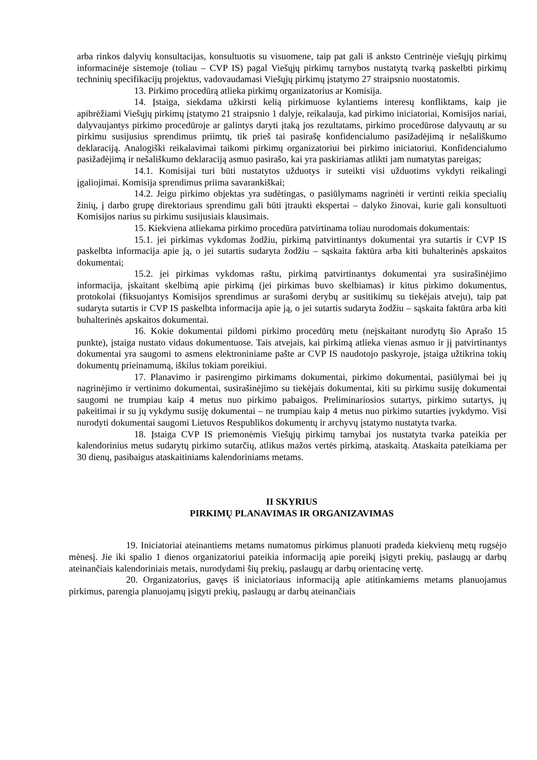arba rinkos dalyvių konsultacijas, konsultuotis su visuomene, taip pat gali iš anksto Centrinėje viešųjų pirkimų informacinėje sistemoje (toliau – CVP IS) pagal Viešųjų pirkimų tarnybos nustatytą tvarką paskelbti pirkimų techninių specifikacijų projektus, vadovaudamasi Viešųjų pirkimų įstatymo 27 straipsnio nuostatomis.
13. Pirkimo procedūrą atlieka pirkimų organizatorius ar Komisija.
14. Įstaiga, siekdama užkirsti kelią pirkimuose kylantiems interesų konfliktams, kaip jie apibrėžiami Viešųjų pirkimų įstatymo 21 straipsnio 1 dalyje, reikalauja, kad pirkimo iniciatoriai, Komisijos nariai, dalyvaujantys pirkimo procedūroje ar galintys daryti įtaką jos rezultatams, pirkimo procedūrose dalyvautų ar su pirkimu susijusius sprendimus priimtų, tik prieš tai pasirašę konfidencialumo pasižadėjimą ir nešališkumo deklaraciją. Analogiški reikalavimai taikomi pirkimų organizatoriui bei pirkimo iniciatoriui. Konfidencialumo pasižadėjimą ir nešališkumo deklaraciją asmuo pasirašo, kai yra paskiriamas atlikti jam numatytas pareigas;
14.1. Komisijai turi būti nustatytos užduotys ir suteikti visi užduotims vykdyti reikalingi įgaliojimai. Komisija sprendimus priima savarankiškai;
14.2. Jeigu pirkimo objektas yra sudėtingas, o pasiūlymams nagrinėti ir vertinti reikia specialių žinių, į darbo grupę direktoriaus sprendimu gali būti įtraukti ekspertai – dalyko žinovai, kurie gali konsultuoti Komisijos narius su pirkimu susijusiais klausimais.
15. Kiekviena atliekama pirkimo procedūra patvirtinama toliau nurodomais dokumentais:
15.1. jei pirkimas vykdomas žodžiu, pirkimą patvirtinantys dokumentai yra sutartis ir CVP IS paskelbta informacija apie ją, o jei sutartis sudaryta žodžiu – sąskaita faktūra arba kiti buhalterinės apskaitos dokumentai;
15.2. jei pirkimas vykdomas raštu, pirkimą patvirtinantys dokumentai yra susirašinėjimo informacija, įskaitant skelbimą apie pirkimą (jei pirkimas buvo skelbiamas) ir kitus pirkimo dokumentus, protokolai (fiksuojantys Komisijos sprendimus ar surašomi derybų ar susitikimų su tiekėjais atveju), taip pat sudaryta sutartis ir CVP IS paskelbta informacija apie ją, o jei sutartis sudaryta žodžiu – sąskaita faktūra arba kiti buhalterinės apskaitos dokumentai.
16. Kokie dokumentai pildomi pirkimo procedūrų metu (neįskaitant nurodytų šio Aprašo 15 punkte), įstaiga nustato vidaus dokumentuose. Tais atvejais, kai pirkimą atlieka vienas asmuo ir jį patvirtinantys dokumentai yra saugomi to asmens elektroniniame pašte ar CVP IS naudotojo paskyroje, įstaiga užtikrina tokių dokumentų prieinamumą, iškilus tokiam poreikiui.
17. Planavimo ir pasirengimo pirkimams dokumentai, pirkimo dokumentai, pasiūlymai bei jų nagrinėjimo ir vertinimo dokumentai, susirašinėjimo su tiekėjais dokumentai, kiti su pirkimu susiję dokumentai saugomi ne trumpiau kaip 4 metus nuo pirkimo pabaigos. Preliminariosios sutartys, pirkimo sutartys, jų pakeitimai ir su jų vykdymu susiję dokumentai – ne trumpiau kaip 4 metus nuo pirkimo sutarties įvykdymo. Visi nurodyti dokumentai saugomi Lietuvos Respublikos dokumentų ir archyvų įstatymo nustatyta tvarka.
18. Įstaiga CVP IS priemonėmis Viešųjų pirkimų tarnybai jos nustatyta tvarka pateikia per kalendorinius metus sudarytų pirkimo sutarčių, atlikus mažos vertės pirkimą, ataskaitą. Ataskaita pateikiama per 30 dienų, pasibaigus ataskaitiniams kalendoriniams metams.
II SKYRIUS
PIRKIMŲ PLANAVIMAS IR ORGANIZAVIMAS
19. Iniciatoriai ateinantiems metams numatomus pirkimus planuoti pradeda kiekvienų metų rugsėjo mėnesį. Jie iki spalio 1 dienos organizatoriui pateikia informaciją apie poreikį įsigyti prekių, paslaugų ar darbų ateinančiais kalendoriniais metais, nurodydami šių prekių, paslaugų ar darbų orientacinę vertę.
20. Organizatorius, gavęs iš iniciatoriaus informaciją apie atitinkamiems metams planuojamus pirkimus, parengia planuojamų įsigyti prekių, paslaugų ar darbų ateinančiais